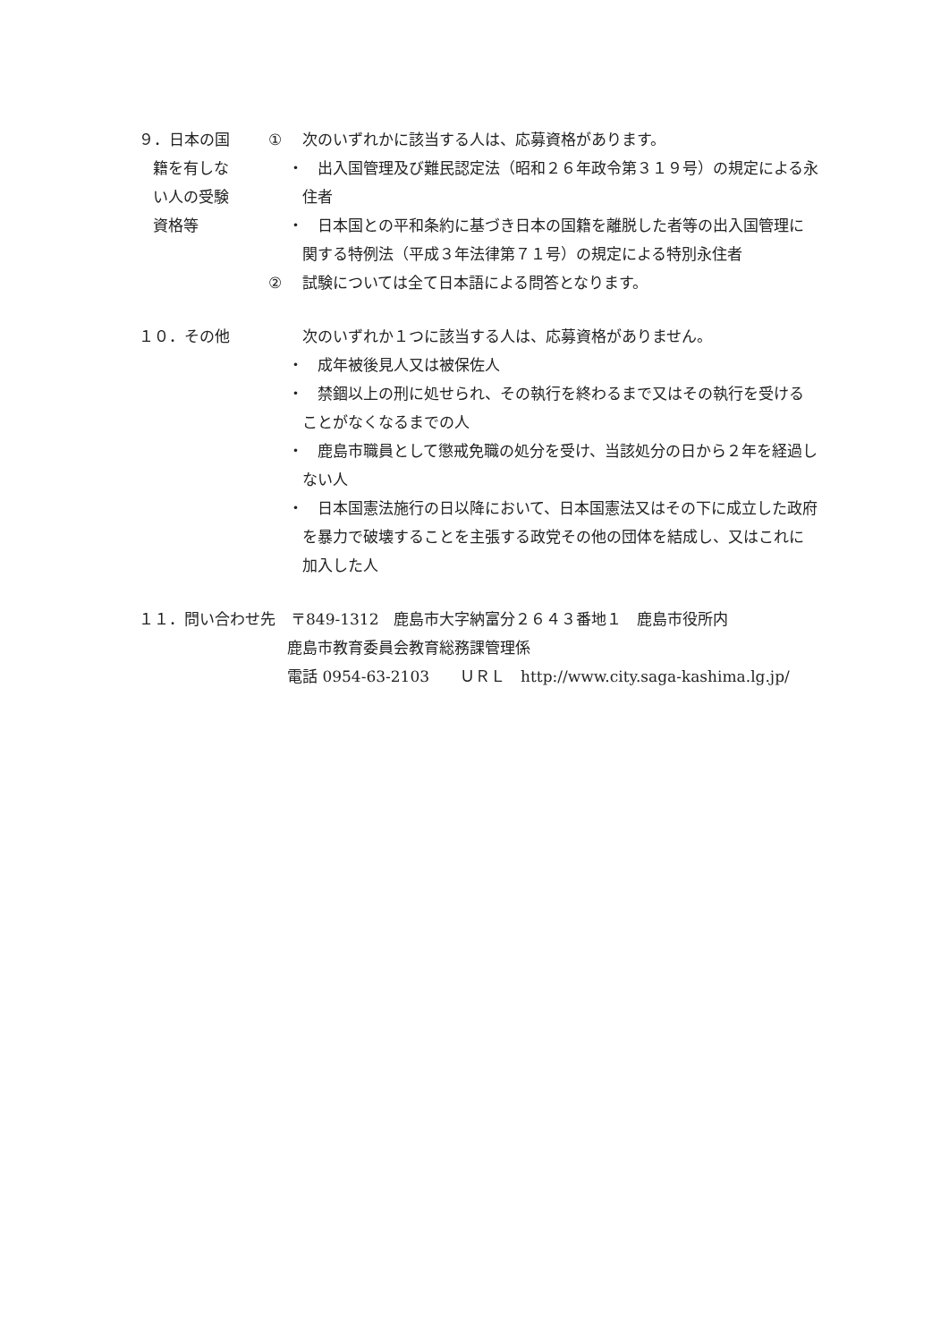９．日本の国
籍を有しな
い人の受験
資格等
① 次のいずれかに該当する人は、応募資格があります。
・ 出入国管理及び難民認定法（昭和２６年政令第３１９号）の規定による永住者
・ 日本国との平和条約に基づき日本の国籍を離脱した者等の出入国管理に関する特例法（平成３年法律第７１号）の規定による特別永住者
② 試験については全て日本語による問答となります。
１０．その他 次のいずれか１つに該当する人は、応募資格がありません。
・ 成年被後見人又は被保佐人
・ 禁錮以上の刑に処せられ、その執行を終わるまで又はその執行を受けることがなくなるまでの人
・ 鹿島市職員として懲戒免職の処分を受け、当該処分の日から２年を経過しない人
・ 日本国憲法施行の日以降において、日本国憲法又はその下に成立した政府を暴力で破壊することを主張する政党その他の団体を結成し、又はこれに加入した人
１１．問い合わせ先　〒849-1312　鹿島市大字納富分２６４３番地１　鹿島市役所内
鹿島市教育委員会教育総務課管理係
電話 0954-63-2103　　ＵＲＬ　http://www.city.saga-kashima.lg.jp/